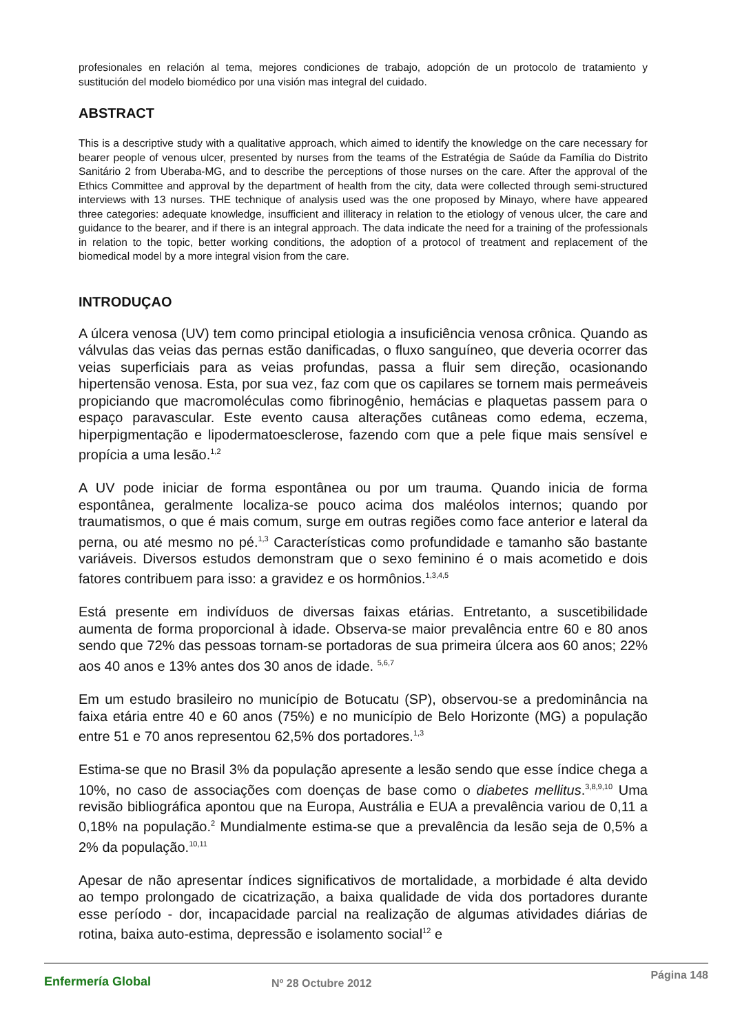profesionales en relación al tema, mejores condiciones de trabajo, adopción de un protocolo de tratamiento y sustitución del modelo biomédico por una visión mas integral del cuidado.
ABSTRACT
This is a descriptive study with a qualitative approach, which aimed to identify the knowledge on the care necessary for bearer people of venous ulcer, presented by nurses from the teams of the Estratégia de Saúde da Família do Distrito Sanitário 2 from Uberaba-MG, and to describe the perceptions of those nurses on the care. After the approval of the Ethics Committee and approval by the department of health from the city, data were collected through semi-structured interviews with 13 nurses. THE technique of analysis used was the one proposed by Minayo, where have appeared three categories: adequate knowledge, insufficient and illiteracy in relation to the etiology of venous ulcer, the care and guidance to the bearer, and if there is an integral approach. The data indicate the need for a training of the professionals in relation to the topic, better working conditions, the adoption of a protocol of treatment and replacement of the biomedical model by a more integral vision from the care.
INTRODUÇAO
A úlcera venosa (UV) tem como principal etiologia a insuficiência venosa crônica. Quando as válvulas das veias das pernas estão danificadas, o fluxo sanguíneo, que deveria ocorrer das veias superficiais para as veias profundas, passa a fluir sem direção, ocasionando hipertensão venosa. Esta, por sua vez, faz com que os capilares se tornem mais permeáveis propiciando que macromoléculas como fibrinogênio, hemácias e plaquetas passem para o espaço paravascular. Este evento causa alterações cutâneas como edema, eczema, hiperpigmentação e lipodermatoesclerose, fazendo com que a pele fique mais sensível e propícia a uma lesão.<sup>1,2</sup>
A UV pode iniciar de forma espontânea ou por um trauma. Quando inicia de forma espontânea, geralmente localiza-se pouco acima dos maléolos internos; quando por traumatismos, o que é mais comum, surge em outras regiões como face anterior e lateral da perna, ou até mesmo no pé.<sup>1,3</sup> Características como profundidade e tamanho são bastante variáveis. Diversos estudos demonstram que o sexo feminino é o mais acometido e dois fatores contribuem para isso: a gravidez e os hormônios.<sup>1,3,4,5</sup>
Está presente em indivíduos de diversas faixas etárias. Entretanto, a suscetibilidade aumenta de forma proporcional à idade. Observa-se maior prevalência entre 60 e 80 anos sendo que 72% das pessoas tornam-se portadoras de sua primeira úlcera aos 60 anos; 22% aos 40 anos e 13% antes dos 30 anos de idade. <sup>5,6,7</sup>
Em um estudo brasileiro no município de Botucatu (SP), observou-se a predominância na faixa etária entre 40 e 60 anos (75%) e no município de Belo Horizonte (MG) a população entre 51 e 70 anos representou 62,5% dos portadores.<sup>1,3</sup>
Estima-se que no Brasil 3% da população apresente a lesão sendo que esse índice chega a 10%, no caso de associações com doenças de base como o diabetes mellitus.<sup>3,8,9,10</sup> Uma revisão bibliográfica apontou que na Europa, Austrália e EUA a prevalência variou de 0,11 a 0,18% na população.<sup>2</sup> Mundialmente estima-se que a prevalência da lesão seja de 0,5% a 2% da população.<sup>10,11</sup>
Apesar de não apresentar índices significativos de mortalidade, a morbidade é alta devido ao tempo prolongado de cicatrização, a baixa qualidade de vida dos portadores durante esse período - dor, incapacidade parcial na realização de algumas atividades diárias de rotina, baixa auto-estima, depressão e isolamento social<sup>12</sup> e
Enfermería Global
Nº 28 Octubre 2012
Página 148